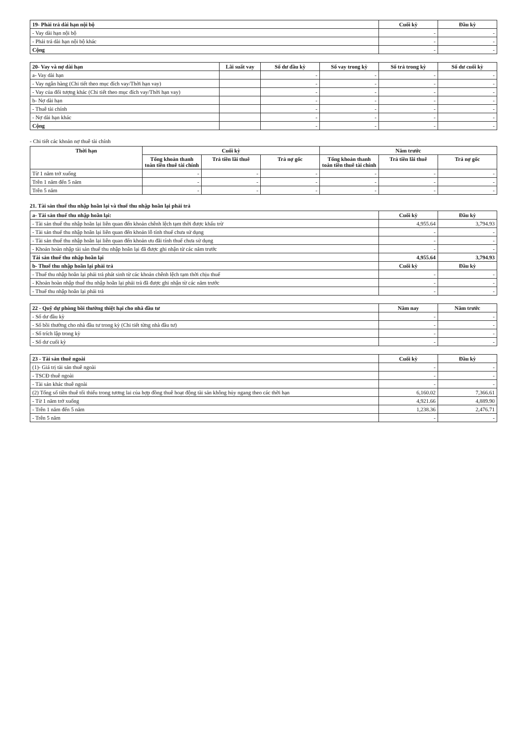| 19- Phải trả dài hạn nội bộ | Cuối kỳ | Đầu kỳ |
| --- | --- | --- |
| - Vay dài hạn nội bộ | - | - |
| - Phải trả dài hạn nội bộ khác | - | - |
| Cộng | - | - |
| 20- Vay và nợ dài hạn | Lãi suất vay | Số dư đầu kỳ | Số vay trong kỳ | Số trả trong kỳ | Số dư cuối kỳ |
| --- | --- | --- | --- | --- | --- |
| a- Vay dài hạn | | - | - | - | - |
| - Vay ngân hàng (Chi tiết theo mục đích vay/Thời hạn vay) | | - | - | - | - |
| - Vay của đối tượng khác (Chi tiết theo mục đích vay/Thời hạn vay) | | - | - | - | - |
| b- Nợ dài hạn | | - | - | - | - |
| - Thuê tài chính | | - | - | - | - |
| - Nợ dài hạn khác | | - | - | - | - |
| Cộng | | - | - | - | - |
- Chi tiết các khoản nợ thuê tài chính
| Thời hạn | Cuối kỳ | | | Năm trước | | |
| --- | --- | --- | --- | --- | --- | --- |
| | Tổng khoản thanh toán tiền thuê tài chính | Trả tiền lãi thuê | Trả nợ gốc | Tổng khoản thanh toán tiền thuê tài chính | Trả tiền lãi thuê | Trả nợ gốc |
| Từ 1 năm trở xuống | - | - | - | - | - | - |
| Trên 1 năm đến 5 năm | - | - | - | - | - | - |
| Trên 5 năm | - | - | - | - | - | - |
21. Tài sản thuế thu nhập hoãn lại và thuế thu nhập hoãn lại phải trả
| a- Tài sản thuế thu nhập hoãn lại: | Cuối kỳ | Đầu kỳ |
| --- | --- | --- |
| - Tài sản thuế thu nhập hoãn lại liên quan đến khoản chênh lệch tạm thời được khấu trừ | 4,955.64 | 3,794.93 |
| - Tài sản thuế thu nhập hoãn lại liên quan đến khoản lỗ tính thuế chưa sử dụng | - | - |
| - Tài sản thuế thu nhập hoãn lại liên quan đến khoản ưu đãi tính thuế chưa sử dụng | - | - |
| - Khoản hoàn nhập tài sản thuế thu nhập hoãn lại đã được ghi nhận từ các năm trước | - | - |
| Tài sản thuế thu nhập hoãn lại | 4,955.64 | 3,794.93 |
| b- Thuế thu nhập hoãn lại phải trả | Cuối kỳ | Đầu kỳ |
| - Thuế thu nhập hoãn lại phải trả phát sinh từ các khoản chênh lệch tạm thời chịu thuế | - | - |
| - Khoản hoàn nhập thuế thu nhập hoãn lại phải trả đã được ghi nhận từ các năm trước | - | - |
| - Thuế thu nhập hoãn lại phải trả | - | - |
| 22 - Quỹ dự phòng bồi thường thiệt hại cho nhà đầu tư | Năm nay | Năm trước |
| --- | --- | --- |
| - Số dư đầu kỳ | - | - |
| - Số bồi thường cho nhà đầu tư trong kỳ (Chi tiết từng nhà đầu tư) | - | - |
| - Số trích lập trong kỳ | - | - |
| - Số dư cuối kỳ | - | - |
| 23 - Tài sản thuê ngoài | Cuối kỳ | Đầu kỳ |
| --- | --- | --- |
| (1)- Giá trị tài sản thuê ngoài | - | - |
| - TSCĐ thuê ngoài | - | - |
| - Tài sản khác thuê ngoài | - | - |
| (2) Tổng số tiền thuê tối thiểu trong tương lai của hợp đồng thuê hoạt động tài sản không hủy ngang theo các thời hạn | 6,160.02 | 7,366.61 |
| - Từ 1 năm trở xuống | 4,921.66 | 4,889.90 |
| - Trên 1 năm đến 5 năm | 1,238.36 | 2,476.71 |
| - Trên 5 năm | - | - |